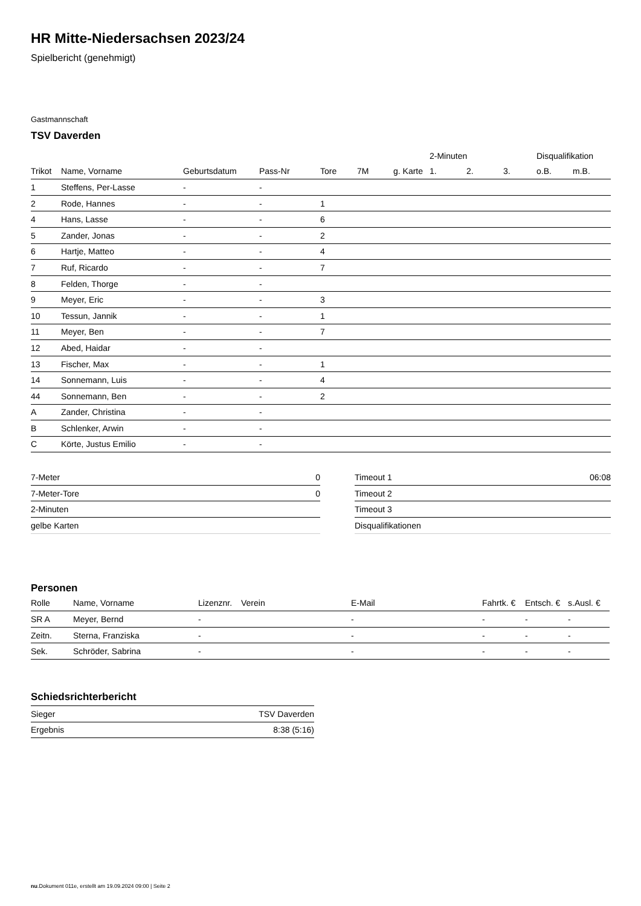HR Mitte-Niedersachsen 2023/24
Spielbericht (genehmigt)
Gastmannschaft
TSV Daverden
| | | | | | | | | 2-Minuten | | | Disqualifikation | |
| --- | --- | --- | --- | --- | --- | --- | --- | --- | --- | --- | --- | --- |
| Trikot | Name, Vorname | Geburtsdatum | Pass-Nr | Tore | 7M | g. Karte | | 1. | 2. | 3. | o.B. | m.B. |
| 1 | Steffens, Per-Lasse | - | - | | | | | | | | | |
| 2 | Rode, Hannes | - | - | 1 | | | | | | | | |
| 4 | Hans, Lasse | - | - | 6 | | | | | | | | |
| 5 | Zander, Jonas | - | - | 2 | | | | | | | | |
| 6 | Hartje, Matteo | - | - | 4 | | | | | | | | |
| 7 | Ruf, Ricardo | - | - | 7 | | | | | | | | |
| 8 | Felden, Thorge | - | - | | | | | | | | | |
| 9 | Meyer, Eric | - | - | 3 | | | | | | | | |
| 10 | Tessun, Jannik | - | - | 1 | | | | | | | | |
| 11 | Meyer, Ben | - | - | 7 | | | | | | | | |
| 12 | Abed, Haidar | - | - | | | | | | | | | |
| 13 | Fischer, Max | - | - | 1 | | | | | | | | |
| 14 | Sonnemann, Luis | - | - | 4 | | | | | | | | |
| 44 | Sonnemann, Ben | - | - | 2 | | | | | | | | |
| A | Zander, Christina | - | - | | | | | | | | | |
| B | Schlenker, Arwin | - | - | | | | | | | | | |
| C | Körte, Justus Emilio | - | - | | | | | | | | | |
| 7-Meter | 0 |
| 7-Meter-Tore | 0 |
| 2-Minuten | |
| gelbe Karten | |
| Timeout 1 | 06:08 |
| Timeout 2 | |
| Timeout 3 | |
| Disqualifikationen | |
Personen
| Rolle | Name, Vorname | Lizenznr. | Verein | E-Mail | Fahrtk. € | Entsch. € | s.Ausl. € |
| --- | --- | --- | --- | --- | --- | --- | --- |
| SR A | Meyer, Bernd | - | | - | - | - | - |
| Zeitn. | Sterna, Franziska | - | | - | - | - | - |
| Sek. | Schröder, Sabrina | - | | - | - | - | - |
Schiedsrichterbericht
| Sieger | TSV Daverden |
| Ergebnis | 8:38 (5:16) |
nu.Dokument 011e, erstellt am 19.09.2024 09:00 | Seite 2